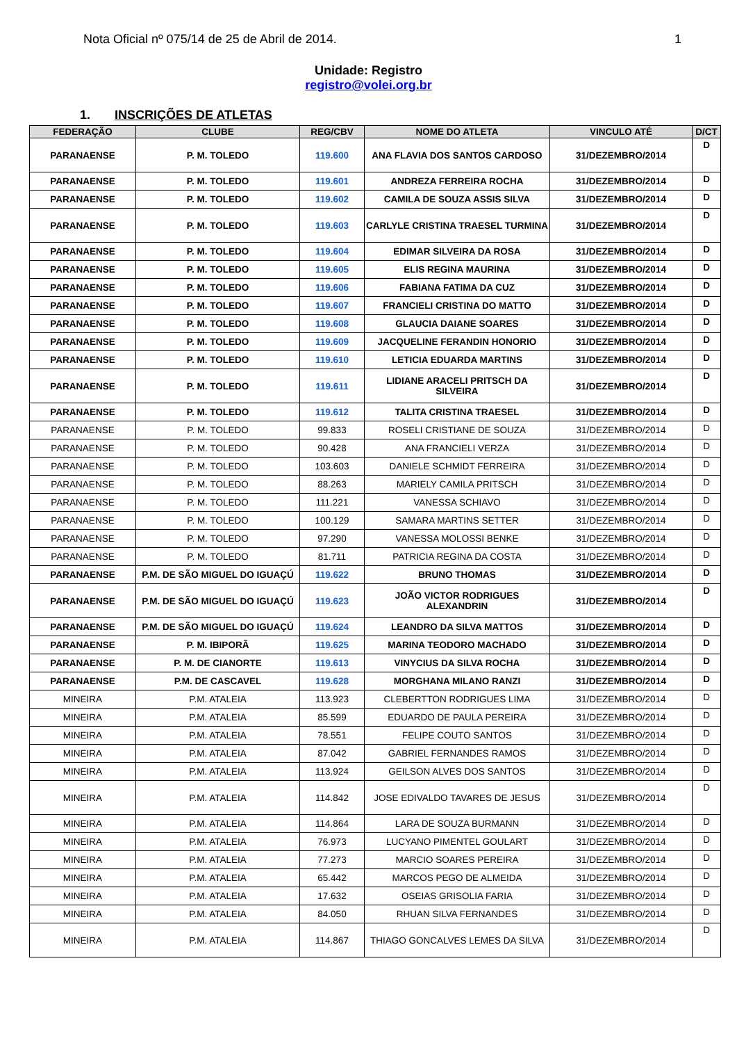Nota Oficial nº 075/14 de 25 de Abril de 2014. 1
Unidade: Registro
registro@volei.org.br
1. INSCRIÇÕES DE ATLETAS
| FEDERAÇÃO | CLUBE | REG/CBV | NOME DO ATLETA | VINCULO ATÉ | D/CT |
| --- | --- | --- | --- | --- | --- |
| PARANAENSE | P. M. TOLEDO | 119.600 | ANA FLAVIA DOS SANTOS CARDOSO | 31/DEZEMBRO/2014 | D |
| PARANAENSE | P. M. TOLEDO | 119.601 | ANDREZA FERREIRA ROCHA | 31/DEZEMBRO/2014 | D |
| PARANAENSE | P. M. TOLEDO | 119.602 | CAMILA DE SOUZA ASSIS SILVA | 31/DEZEMBRO/2014 | D |
| PARANAENSE | P. M. TOLEDO | 119.603 | CARLYLE CRISTINA TRAESEL TURMINA | 31/DEZEMBRO/2014 | D |
| PARANAENSE | P. M. TOLEDO | 119.604 | EDIMAR SILVEIRA DA ROSA | 31/DEZEMBRO/2014 | D |
| PARANAENSE | P. M. TOLEDO | 119.605 | ELIS REGINA MAURINA | 31/DEZEMBRO/2014 | D |
| PARANAENSE | P. M. TOLEDO | 119.606 | FABIANA FATIMA DA CUZ | 31/DEZEMBRO/2014 | D |
| PARANAENSE | P. M. TOLEDO | 119.607 | FRANCIELI CRISTINA DO MATTO | 31/DEZEMBRO/2014 | D |
| PARANAENSE | P. M. TOLEDO | 119.608 | GLAUCIA DAIANE SOARES | 31/DEZEMBRO/2014 | D |
| PARANAENSE | P. M. TOLEDO | 119.609 | JACQUELINE FERANDIN HONORIO | 31/DEZEMBRO/2014 | D |
| PARANAENSE | P. M. TOLEDO | 119.610 | LETICIA EDUARDA MARTINS | 31/DEZEMBRO/2014 | D |
| PARANAENSE | P. M. TOLEDO | 119.611 | LIDIANE ARACELI PRITSCH DA SILVEIRA | 31/DEZEMBRO/2014 | D |
| PARANAENSE | P. M. TOLEDO | 119.612 | TALITA CRISTINA TRAESEL | 31/DEZEMBRO/2014 | D |
| PARANAENSE | P. M. TOLEDO | 99.833 | ROSELI CRISTIANE DE SOUZA | 31/DEZEMBRO/2014 | D |
| PARANAENSE | P. M. TOLEDO | 90.428 | ANA FRANCIELI VERZA | 31/DEZEMBRO/2014 | D |
| PARANAENSE | P. M. TOLEDO | 103.603 | DANIELE SCHMIDT FERREIRA | 31/DEZEMBRO/2014 | D |
| PARANAENSE | P. M. TOLEDO | 88.263 | MARIELY CAMILA PRITSCH | 31/DEZEMBRO/2014 | D |
| PARANAENSE | P. M. TOLEDO | 111.221 | VANESSA SCHIAVO | 31/DEZEMBRO/2014 | D |
| PARANAENSE | P. M. TOLEDO | 100.129 | SAMARA MARTINS SETTER | 31/DEZEMBRO/2014 | D |
| PARANAENSE | P. M. TOLEDO | 97.290 | VANESSA MOLOSSI BENKE | 31/DEZEMBRO/2014 | D |
| PARANAENSE | P. M. TOLEDO | 81.711 | PATRICIA REGINA DA COSTA | 31/DEZEMBRO/2014 | D |
| PARANAENSE | P.M. DE SÃO MIGUEL DO IGUAÇÚ | 119.622 | BRUNO THOMAS | 31/DEZEMBRO/2014 | D |
| PARANAENSE | P.M. DE SÃO MIGUEL DO IGUAÇÚ | 119.623 | JOÃO VICTOR RODRIGUES ALEXANDRIN | 31/DEZEMBRO/2014 | D |
| PARANAENSE | P.M. DE SÃO MIGUEL DO IGUAÇÚ | 119.624 | LEANDRO DA SILVA MATTOS | 31/DEZEMBRO/2014 | D |
| PARANAENSE | P. M. IBIPORÃ | 119.625 | MARINA TEODORO MACHADO | 31/DEZEMBRO/2014 | D |
| PARANAENSE | P. M. DE CIANORTE | 119.613 | VINYCIUS DA SILVA ROCHA | 31/DEZEMBRO/2014 | D |
| PARANAENSE | P.M. DE CASCAVEL | 119.628 | MORGHANA MILANO RANZI | 31/DEZEMBRO/2014 | D |
| MINEIRA | P.M. ATALEIA | 113.923 | CLEBERTTON RODRIGUES LIMA | 31/DEZEMBRO/2014 | D |
| MINEIRA | P.M. ATALEIA | 85.599 | EDUARDO DE PAULA PEREIRA | 31/DEZEMBRO/2014 | D |
| MINEIRA | P.M. ATALEIA | 78.551 | FELIPE COUTO SANTOS | 31/DEZEMBRO/2014 | D |
| MINEIRA | P.M. ATALEIA | 87.042 | GABRIEL FERNANDES RAMOS | 31/DEZEMBRO/2014 | D |
| MINEIRA | P.M. ATALEIA | 113.924 | GEILSON ALVES DOS SANTOS | 31/DEZEMBRO/2014 | D |
| MINEIRA | P.M. ATALEIA | 114.842 | JOSE EDIVALDO TAVARES DE JESUS | 31/DEZEMBRO/2014 | D |
| MINEIRA | P.M. ATALEIA | 114.864 | LARA DE SOUZA BURMANN | 31/DEZEMBRO/2014 | D |
| MINEIRA | P.M. ATALEIA | 76.973 | LUCYANO PIMENTEL GOULART | 31/DEZEMBRO/2014 | D |
| MINEIRA | P.M. ATALEIA | 77.273 | MARCIO SOARES PEREIRA | 31/DEZEMBRO/2014 | D |
| MINEIRA | P.M. ATALEIA | 65.442 | MARCOS PEGO DE ALMEIDA | 31/DEZEMBRO/2014 | D |
| MINEIRA | P.M. ATALEIA | 17.632 | OSEIAS GRISOLIA FARIA | 31/DEZEMBRO/2014 | D |
| MINEIRA | P.M. ATALEIA | 84.050 | RHUAN SILVA FERNANDES | 31/DEZEMBRO/2014 | D |
| MINEIRA | P.M. ATALEIA | 114.867 | THIAGO GONCALVES LEMES DA SILVA | 31/DEZEMBRO/2014 | D |